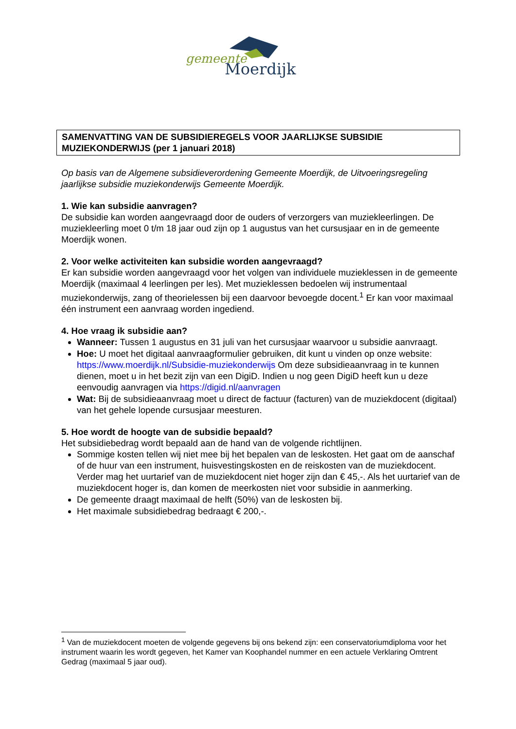gemeente
Moerdijk
SAMENVATTING VAN DE SUBSIDIEREGELS VOOR JAARLIJKSE SUBSIDIE MUZIEKONDERWIJS (per 1 januari 2018)
Op basis van de Algemene subsidieverordening Gemeente Moerdijk, de Uitvoeringsregeling jaarlijkse subsidie muziekonderwijs Gemeente Moerdijk.
1. Wie kan subsidie aanvragen?
De subsidie kan worden aangevraagd door de ouders of verzorgers van muziekleerlingen. De muziekleerling moet 0 t/m 18 jaar oud zijn op 1 augustus van het cursusjaar en in de gemeente Moerdijk wonen.
2. Voor welke activiteiten kan subsidie worden aangevraagd?
Er kan subsidie worden aangevraagd voor het volgen van individuele muzieklessen in de gemeente Moerdijk (maximaal 4 leerlingen per les). Met muzieklessen bedoelen wij instrumentaal muziekonderwijs, zang of theorielessen bij een daarvoor bevoegde docent.<sup>1</sup> Er kan voor maximaal één instrument een aanvraag worden ingediend.
4. Hoe vraag ik subsidie aan?
Wanneer: Tussen 1 augustus en 31 juli van het cursusjaar waarvoor u subsidie aanvraagt.
Hoe: U moet het digitaal aanvraagformulier gebruiken, dit kunt u vinden op onze website: https://www.moerdijk.nl/Subsidie-muziekonderwijs Om deze subsidieaanvraag in te kunnen dienen, moet u in het bezit zijn van een DigiD. Indien u nog geen DigiD heeft kun u deze eenvoudig aanvragen via https://digid.nl/aanvragen
Wat: Bij de subsidieaanvraag moet u direct de factuur (facturen) van de muziekdocent (digitaal) van het gehele lopende cursusjaar meesturen.
5. Hoe wordt de hoogte van de subsidie bepaald?
Het subsidiebedrag wordt bepaald aan de hand van de volgende richtlijnen.
Sommige kosten tellen wij niet mee bij het bepalen van de leskosten. Het gaat om de aanschaf of de huur van een instrument, huisvestingskosten en de reiskosten van de muziekdocent. Verder mag het uurtarief van de muziekdocent niet hoger zijn dan € 45,-. Als het uurtarief van de muziekdocent hoger is, dan komen de meerkosten niet voor subsidie in aanmerking.
De gemeente draagt maximaal de helft (50%) van de leskosten bij.
Het maximale subsidiebedrag bedraagt € 200,-.
<sup>1</sup> Van de muziekdocent moeten de volgende gegevens bij ons bekend zijn: een conservatoriumdiploma voor het instrument waarin les wordt gegeven, het Kamer van Koophandel nummer en een actuele Verklaring Omtrent Gedrag (maximaal 5 jaar oud).